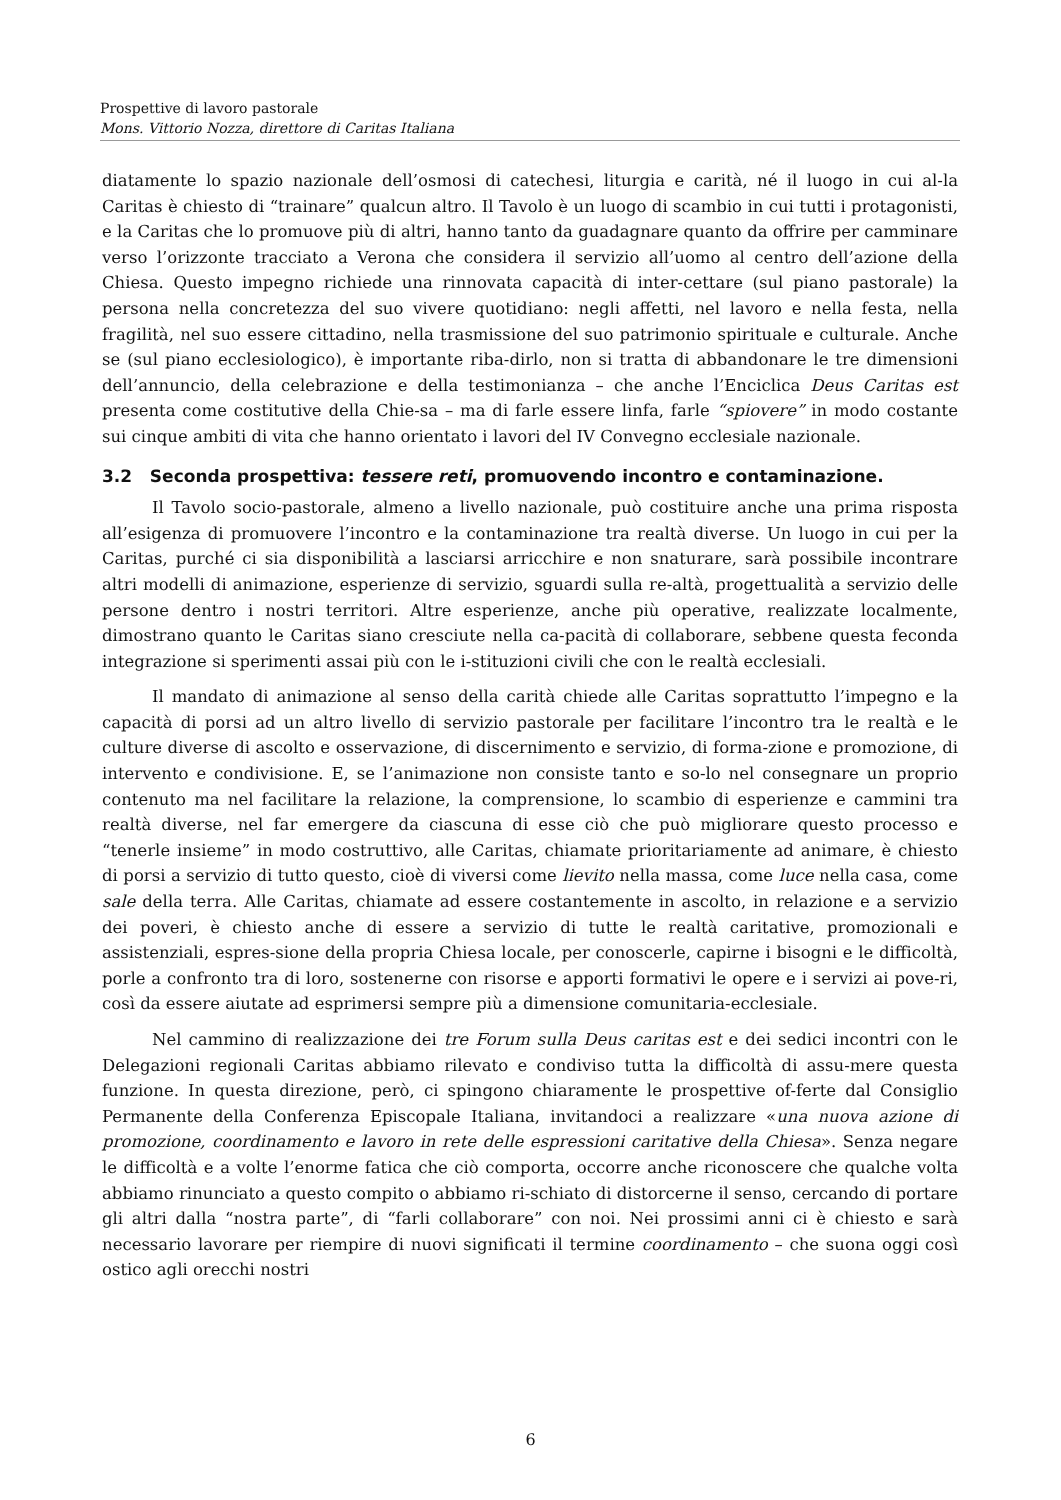Prospettive di lavoro pastorale
Mons. Vittorio Nozza, direttore di Caritas Italiana
diatamente lo spazio nazionale dell’osmosi di catechesi, liturgia e carità, né il luogo in cui al-la Caritas è chiesto di “trainare” qualcun altro. Il Tavolo è un luogo di scambio in cui tutti i protagonisti, e la Caritas che lo promuove più di altri, hanno tanto da guadagnare quanto da offrire per camminare verso l’orizzonte tracciato a Verona che considera il servizio all’uomo al centro dell’azione della Chiesa. Questo impegno richiede una rinnovata capacità di inter-cettare (sul piano pastorale) la persona nella concretezza del suo vivere quotidiano: negli affetti, nel lavoro e nella festa, nella fragilità, nel suo essere cittadino, nella trasmissione del suo patrimonio spirituale e culturale. Anche se (sul piano ecclesiologico), è importante riba-dirlo, non si tratta di abbandonare le tre dimensioni dell’annuncio, della celebrazione e della testimonianza – che anche l’Enciclica Deus Caritas est presenta come costitutive della Chie-sa – ma di farle essere linfa, farle “spiovere” in modo costante sui cinque ambiti di vita che hanno orientato i lavori del IV Convegno ecclesiale nazionale.
3.2 Seconda prospettiva: tessere reti, promuovendo incontro e contaminazione.
Il Tavolo socio-pastorale, almeno a livello nazionale, può costituire anche una prima risposta all’esigenza di promuovere l’incontro e la contaminazione tra realtà diverse. Un luogo in cui per la Caritas, purché ci sia disponibilità a lasciarsi arricchire e non snaturare, sarà possibile incontrare altri modelli di animazione, esperienze di servizio, sguardi sulla re-altà, progettualità a servizio delle persone dentro i nostri territori. Altre esperienze, anche più operative, realizzate localmente, dimostrano quanto le Caritas siano cresciute nella ca-pacità di collaborare, sebbene questa feconda integrazione si sperimenti assai più con le i-stituzioni civili che con le realtà ecclesiali.
Il mandato di animazione al senso della carità chiede alle Caritas soprattutto l’impegno e la capacità di porsi ad un altro livello di servizio pastorale per facilitare l’incontro tra le realtà e le culture diverse di ascolto e osservazione, di discernimento e servizio, di forma-zione e promozione, di intervento e condivisione. E, se l’animazione non consiste tanto e so-lo nel consegnare un proprio contenuto ma nel facilitare la relazione, la comprensione, lo scambio di esperienze e cammini tra realtà diverse, nel far emergere da ciascuna di esse ciò che può migliorare questo processo e “tenerle insieme” in modo costruttivo, alle Caritas, chiamate prioritariamente ad animare, è chiesto di porsi a servizio di tutto questo, cioè di viversi come lievito nella massa, come luce nella casa, come sale della terra. Alle Caritas, chiamate ad essere costantemente in ascolto, in relazione e a servizio dei poveri, è chiesto anche di essere a servizio di tutte le realtà caritative, promozionali e assistenziali, espres-sione della propria Chiesa locale, per conoscerle, capirne i bisogni e le difficoltà, porle a confronto tra di loro, sostenerne con risorse e apporti formativi le opere e i servizi ai pove-ri, così da essere aiutate ad esprimersi sempre più a dimensione comunitaria-ecclesiale.
Nel cammino di realizzazione dei tre Forum sulla Deus caritas est e dei sedici incontri con le Delegazioni regionali Caritas abbiamo rilevato e condiviso tutta la difficoltà di assu-mere questa funzione. In questa direzione, però, ci spingono chiaramente le prospettive of-ferte dal Consiglio Permanente della Conferenza Episcopale Italiana, invitandoci a realizzare «una nuova azione di promozione, coordinamento e lavoro in rete delle espressioni caritative della Chiesa». Senza negare le difficoltà e a volte l’enorme fatica che ciò comporta, occorre anche riconoscere che qualche volta abbiamo rinunciato a questo compito o abbiamo ri-schiato di distorcerne il senso, cercando di portare gli altri dalla “nostra parte”, di “farli collaborare” con noi. Nei prossimi anni ci è chiesto e sarà necessario lavorare per riempire di nuovi significati il termine coordinamento – che suona oggi così ostico agli orecchi nostri
6